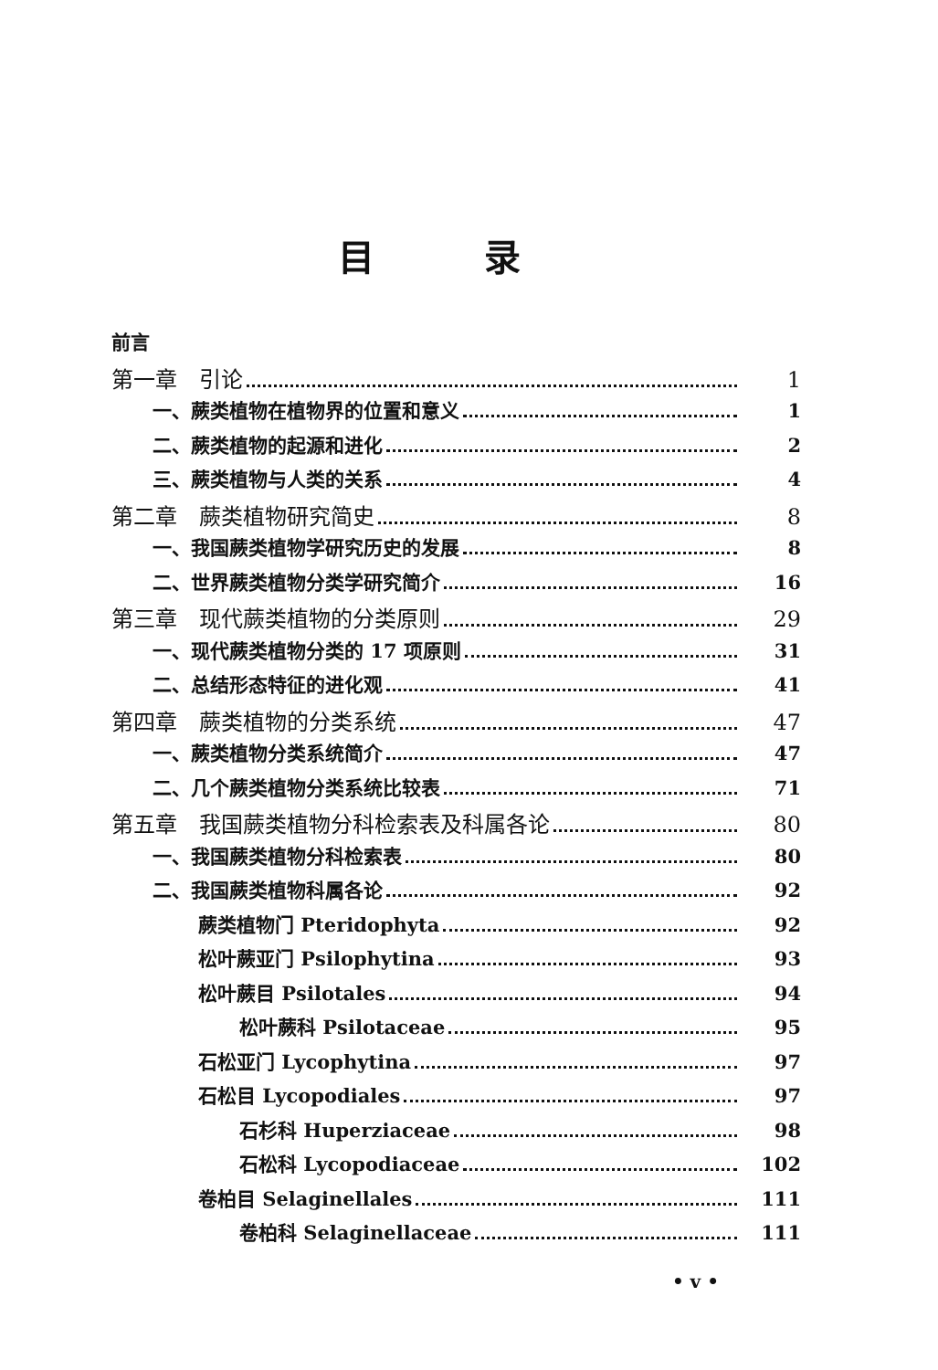目录
前言
第一章　引论 1
一、蕨类植物在植物界的位置和意义 1
二、蕨类植物的起源和进化 2
三、蕨类植物与人类的关系 4
第二章　蕨类植物研究简史 8
一、我国蕨类植物学研究历史的发展 8
二、世界蕨类植物分类学研究简介 16
第三章　现代蕨类植物的分类原则 29
一、现代蕨类植物分类的 17 项原则 31
二、总结形态特征的进化观 41
第四章　蕨类植物的分类系统 47
一、蕨类植物分类系统简介 47
二、几个蕨类植物分类系统比较表 71
第五章　我国蕨类植物分科检索表及科属各论 80
一、我国蕨类植物分科检索表 80
二、我国蕨类植物科属各论 92
蕨类植物门 Pteridophyta 92
松叶蕨亚门 Psilophytina 93
松叶蕨目 Psilotales 94
松叶蕨科 Psilotaceae 95
石松亚门 Lycophytina 97
石松目 Lycopodiales 97
石杉科 Huperziaceae 98
石松科 Lycopodiaceae 102
卷柏目 Selaginellales 111
卷柏科 Selaginellaceae 111
• v •